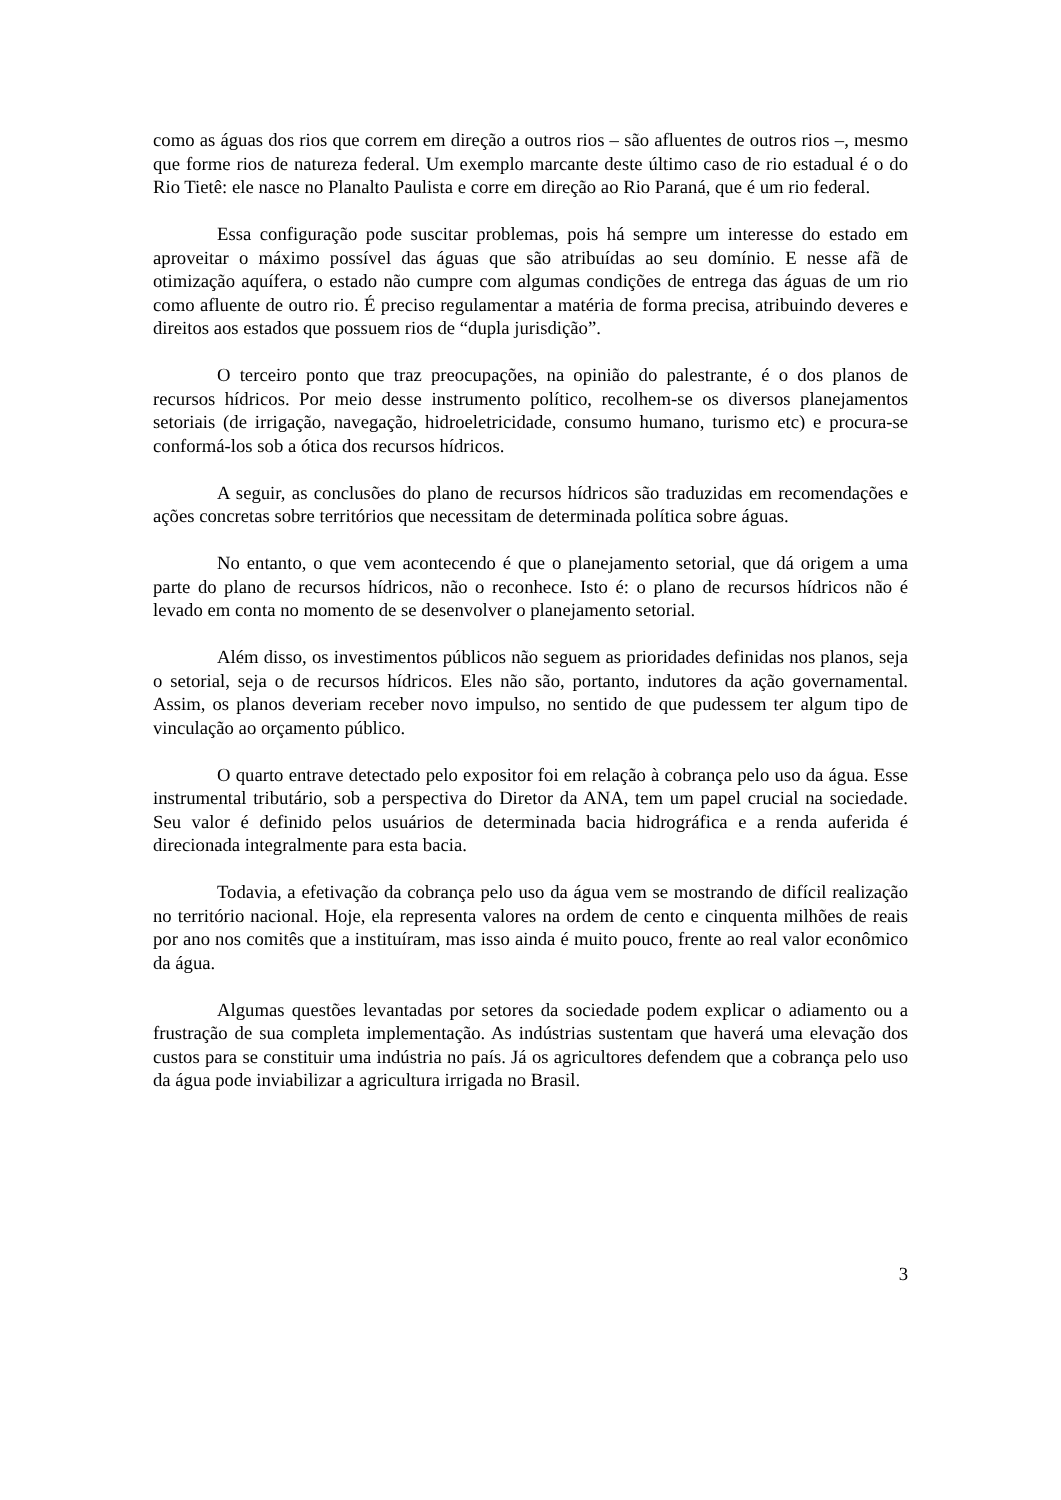como as águas dos rios que correm em direção a outros rios – são afluentes de outros rios –, mesmo que forme rios de natureza federal. Um exemplo marcante deste último caso de rio estadual é o do Rio Tietê: ele nasce no Planalto Paulista e corre em direção ao Rio Paraná, que é um rio federal.
Essa configuração pode suscitar problemas, pois há sempre um interesse do estado em aproveitar o máximo possível das águas que são atribuídas ao seu domínio. E nesse afã de otimização aquífera, o estado não cumpre com algumas condições de entrega das águas de um rio como afluente de outro rio. É preciso regulamentar a matéria de forma precisa, atribuindo deveres e direitos aos estados que possuem rios de “dupla jurisdição”.
O terceiro ponto que traz preocupações, na opinião do palestrante, é o dos planos de recursos hídricos. Por meio desse instrumento político, recolhem-se os diversos planejamentos setoriais (de irrigação, navegação, hidroeletricidade, consumo humano, turismo etc) e procura-se conformá-los sob a ótica dos recursos hídricos.
A seguir, as conclusões do plano de recursos hídricos são traduzidas em recomendações e ações concretas sobre territórios que necessitam de determinada política sobre águas.
No entanto, o que vem acontecendo é que o planejamento setorial, que dá origem a uma parte do plano de recursos hídricos, não o reconhece. Isto é: o plano de recursos hídricos não é levado em conta no momento de se desenvolver o planejamento setorial.
Além disso, os investimentos públicos não seguem as prioridades definidas nos planos, seja o setorial, seja o de recursos hídricos. Eles não são, portanto, indutores da ação governamental. Assim, os planos deveriam receber novo impulso, no sentido de que pudessem ter algum tipo de vinculação ao orçamento público.
O quarto entrave detectado pelo expositor foi em relação à cobrança pelo uso da água. Esse instrumental tributário, sob a perspectiva do Diretor da ANA, tem um papel crucial na sociedade. Seu valor é definido pelos usuários de determinada bacia hidrográfica e a renda auferida é direcionada integralmente para esta bacia.
Todavia, a efetivação da cobrança pelo uso da água vem se mostrando de difícil realização no território nacional. Hoje, ela representa valores na ordem de cento e cinquenta milhões de reais por ano nos comitês que a instituíram, mas isso ainda é muito pouco, frente ao real valor econômico da água.
Algumas questões levantadas por setores da sociedade podem explicar o adiamento ou a frustração de sua completa implementação. As indústrias sustentam que haverá uma elevação dos custos para se constituir uma indústria no país. Já os agricultores defendem que a cobrança pelo uso da água pode inviabilizar a agricultura irrigada no Brasil.
3